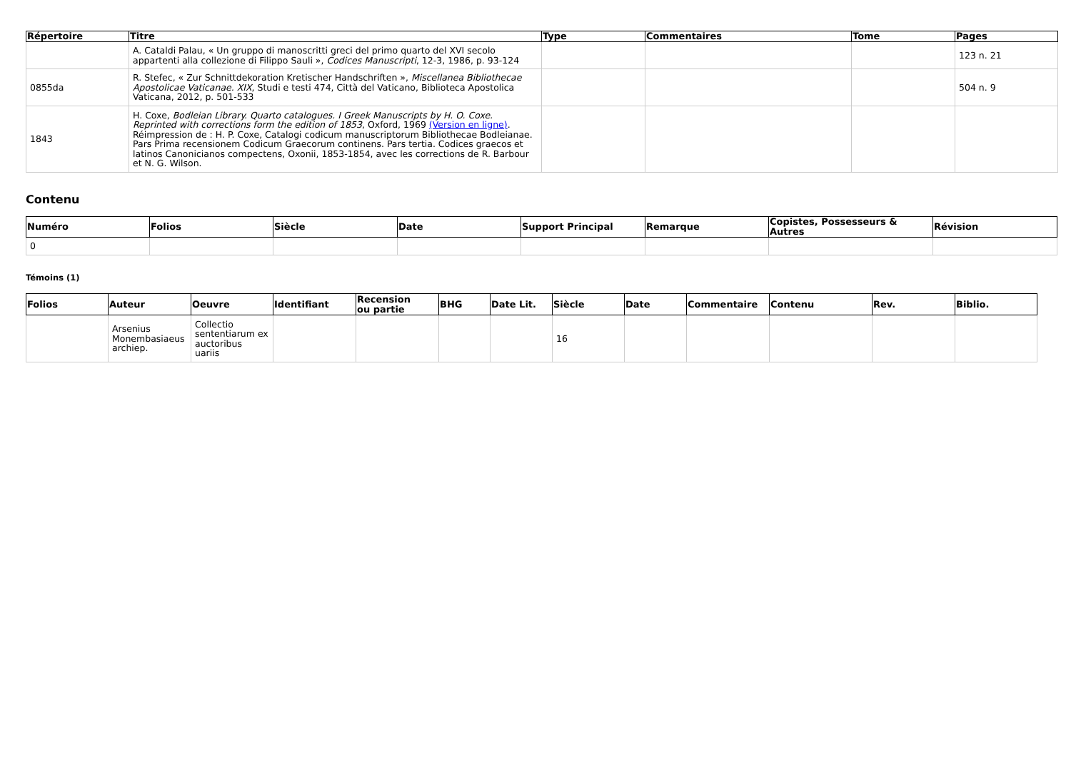| Répertoire | Titre | Type | Commentaires | Tome | Pages |
| --- | --- | --- | --- | --- | --- |
| | A. Cataldi Palau, « Un gruppo di manoscritti greci del primo quarto del XVI secolo appartenti alla collezione di Filippo Sauli », Codices Manuscripti , 12-3, 1986, p. 93-124 | | | | 123 n. 21 |
| 0855da | R. Stefec, « Zur Schnittdekoration Kretischer Handschriften », Miscellanea Bibliothecae Apostolicae Vaticanae. XIX , Studi e testi 474, Città del Vaticano, Biblioteca Apostolica Vaticana, 2012, p. 501-533 | | | | 504 n. 9 |
| 1843 | H. Coxe, Bodleian Library. Quarto catalogues. I Greek Manuscripts by H. O. Coxe. Reprinted with corrections form the edition of 1853 , Oxford, 1969 (Version en ligne) . Réimpression de : H. P. Coxe, Catalogi codicum manuscriptorum Bibliothecae Bodleianae. Pars Prima recensionem Codicum Graecorum continens. Pars tertia. Codices graecos et latinos Canonicianos compectens, Oxonii, 1853-1854, avec les corrections de R. Barbour et N. G. Wilson. | | | | |
Contenu
| Numéro | Folios | Siècle | Date | Support Principal | Remarque | Copistes, Possesseurs & Autres | Révision |
| --- | --- | --- | --- | --- | --- | --- | --- |
| 0 | | | | | | | |
Témoins (1)
| Folios | Auteur | Oeuvre | Identifiant | Recension ou partie | BHG | Date Lit. | Siècle | Date | Commentaire | Contenu | Rev. | Biblio. |
| --- | --- | --- | --- | --- | --- | --- | --- | --- | --- | --- | --- | --- |
| | Arsenius Monembasiaeus archiep. | Collectio sententiarum ex auctoribus uariis | | | | | 16 | | | | | |